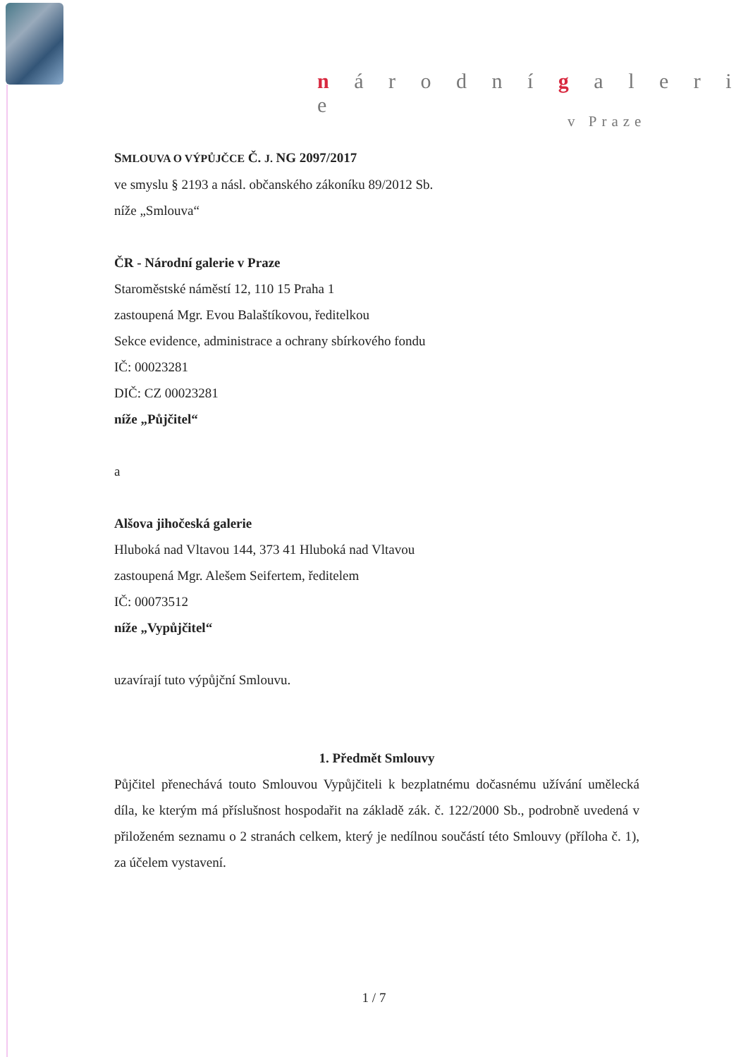n á r o d n í g a l e r i e
v Praze
SMLOUVA O VÝPŮJČCE Č. J. NG 2097/2017
ve smyslu § 2193 a násl. občanského zákoníku 89/2012 Sb.
níže „Smlouva“
ČR - Národní galerie v Praze
Staroměstské náměstí 12, 110 15 Praha 1
zastoupená Mgr. Evou Balaštíkovou, ředitelkou
Sekce evidence, administrace a ochrany sbírkového fondu
IČ: 00023281
DIČ: CZ 00023281
níže „Půjčitel“
a
Alšova jihočeská galerie
Hluboká nad Vltavou 144, 373 41 Hluboká nad Vltavou
zastoupená Mgr. Alešem Seifertem, ředitelem
IČ: 00073512
níže „Vypůjčitel“
uzavírají tuto výpůjční Smlouvu.
1. Předmět Smlouvy
Půjčitel přenechává touto Smlouvou Vypůjčiteli k bezplatnému dočasnému užívání umělecká díla, ke kterým má příslušnost hospodařit na základě zák. č. 122/2000 Sb., podrobně uvedená v přiloženém seznamu o 2 stranách celkem, který je nedílnou součástí této Smlouvy (příloha č. 1), za účelem vystavení.
1 / 7